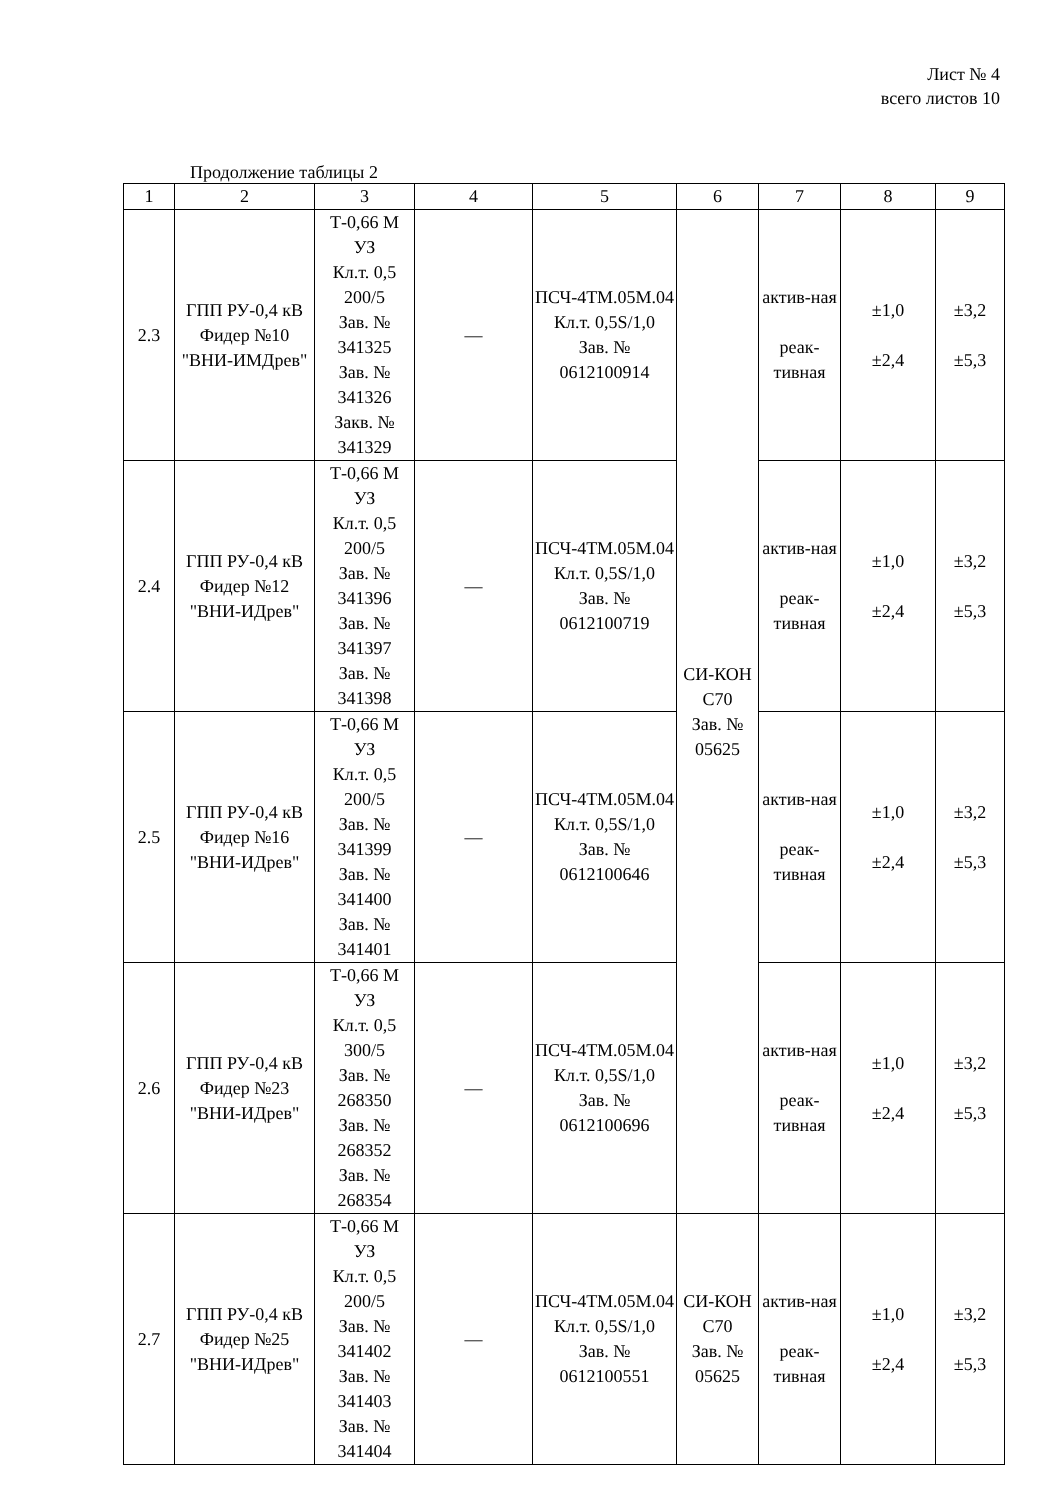Лист № 4
всего листов 10
Продолжение таблицы 2
| 1 | 2 | 3 | 4 | 5 | 6 | 7 | 8 | 9 |
| --- | --- | --- | --- | --- | --- | --- | --- | --- |
| 2.3 | ГПП РУ-0,4 кВ Фидер №10 "ВНИ-ИМДрев" | Т-0,66 М УЗ Кл.т. 0,5 200/5 Зав. № 341325 Зав. № 341326 Закв. № 341329 | — | ПСЧ-4ТМ.05М.04 Кл.т. 0,5S/1,0 Зав. № 0612100914 | СИ-КОН С70 Зав. № 05625 | актив-ная реак-тивная | ±1,0 ±2,4 | ±3,2 ±5,3 |
| 2.4 | ГПП РУ-0,4 кВ Фидер №12 "ВНИ-ИДрев" | Т-0,66 М УЗ Кл.т. 0,5 200/5 Зав. № 341396 Зав. № 341397 Зав. № 341398 | — | ПСЧ-4ТМ.05М.04 Кл.т. 0,5S/1,0 Зав. № 0612100719 | | актив-ная реак-тивная | ±1,0 ±2,4 | ±3,2 ±5,3 |
| 2.5 | ГПП РУ-0,4 кВ Фидер №16 "ВНИ-ИДрев" | Т-0,66 М УЗ Кл.т. 0,5 200/5 Зав. № 341399 Зав. № 341400 Зав. № 341401 | — | ПСЧ-4ТМ.05М.04 Кл.т. 0,5S/1,0 Зав. № 0612100646 | | актив-ная реак-тивная | ±1,0 ±2,4 | ±3,2 ±5,3 |
| 2.6 | ГПП РУ-0,4 кВ Фидер №23 "ВНИ-ИДрев" | Т-0,66 М УЗ Кл.т. 0,5 300/5 Зав. № 268350 Зав. № 268352 Зав. № 268354 | — | ПСЧ-4ТМ.05М.04 Кл.т. 0,5S/1,0 Зав. № 0612100696 | | актив-ная реак-тивная | ±1,0 ±2,4 | ±3,2 ±5,3 |
| 2.7 | ГПП РУ-0,4 кВ Фидер №25 "ВНИ-ИДрев" | Т-0,66 М УЗ Кл.т. 0,5 200/5 Зав. № 341402 Зав. № 341403 Зав. № 341404 | — | ПСЧ-4ТМ.05М.04 Кл.т. 0,5S/1,0 Зав. № 0612100551 | СИ-КОН С70 Зав. № 05625 | актив-ная реак-тивная | ±1,0 ±2,4 | ±3,2 ±5,3 |